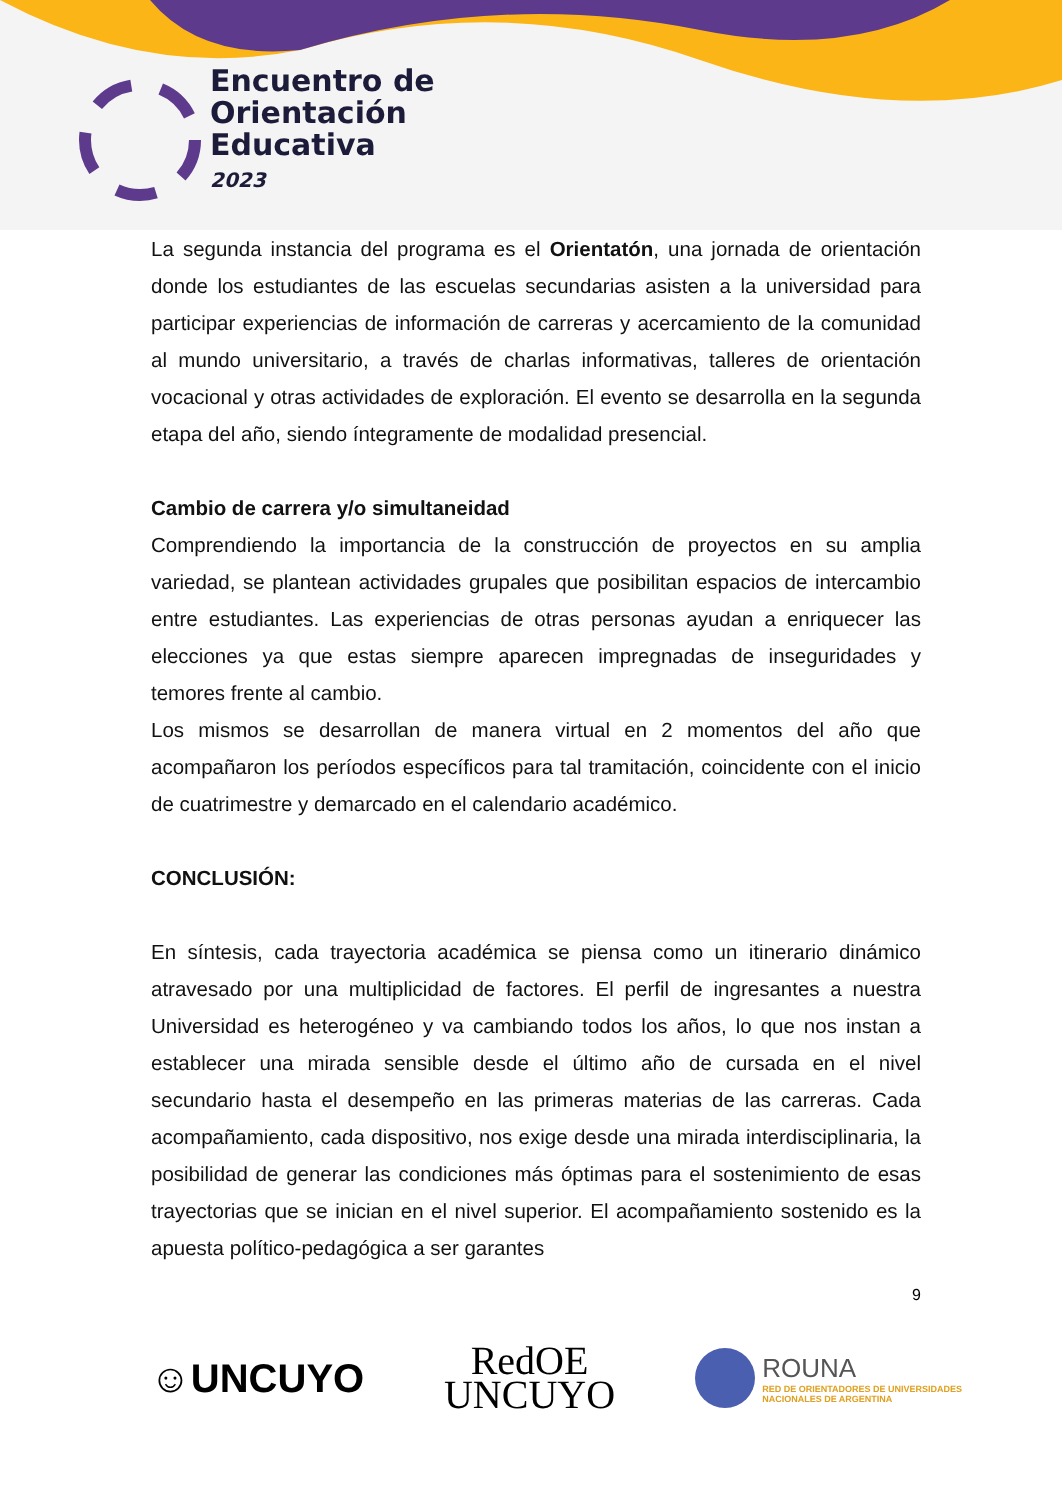Encuentro de
Orientación
Educativa
2023
La segunda instancia del programa es el Orientatón, una jornada de orientación donde los estudiantes de las escuelas secundarias asisten a la universidad para participar experiencias de información de carreras y acercamiento de la comunidad al mundo universitario, a través de charlas informativas, talleres de orientación vocacional y otras actividades de exploración. El evento se desarrolla en la segunda etapa del año, siendo íntegramente de modalidad presencial.
Cambio de carrera y/o simultaneidad
Comprendiendo la importancia de la construcción de proyectos en su amplia variedad, se plantean actividades grupales que posibilitan espacios de intercambio entre estudiantes. Las experiencias de otras personas ayudan a enriquecer las elecciones ya que estas siempre aparecen impregnadas de inseguridades y temores frente al cambio.
Los mismos se desarrollan de manera virtual en 2 momentos del año que acompañaron los períodos específicos para tal tramitación, coincidente con el inicio de cuatrimestre y demarcado en el calendario académico.
CONCLUSIÓN:
En síntesis, cada trayectoria académica se piensa como un itinerario dinámico atravesado por una multiplicidad de factores. El perfil de ingresantes a nuestra Universidad es heterogéneo y va cambiando todos los años, lo que nos instan a establecer una mirada sensible desde el último año de cursada en el nivel secundario hasta el desempeño en las primeras materias de las carreras. Cada acompañamiento, cada dispositivo, nos exige desde una mirada interdisciplinaria, la posibilidad de generar las condiciones más óptimas para el sostenimiento de esas trayectorias que se inician en el nivel superior. El acompañamiento sostenido es la apuesta político-pedagógica a ser garantes
9
☺UNCUYO
RedOE
UNCUYO
ROUNA RED DE ORIENTADORES DE UNIVERSIDADES
NACIONALES DE ARGENTINA